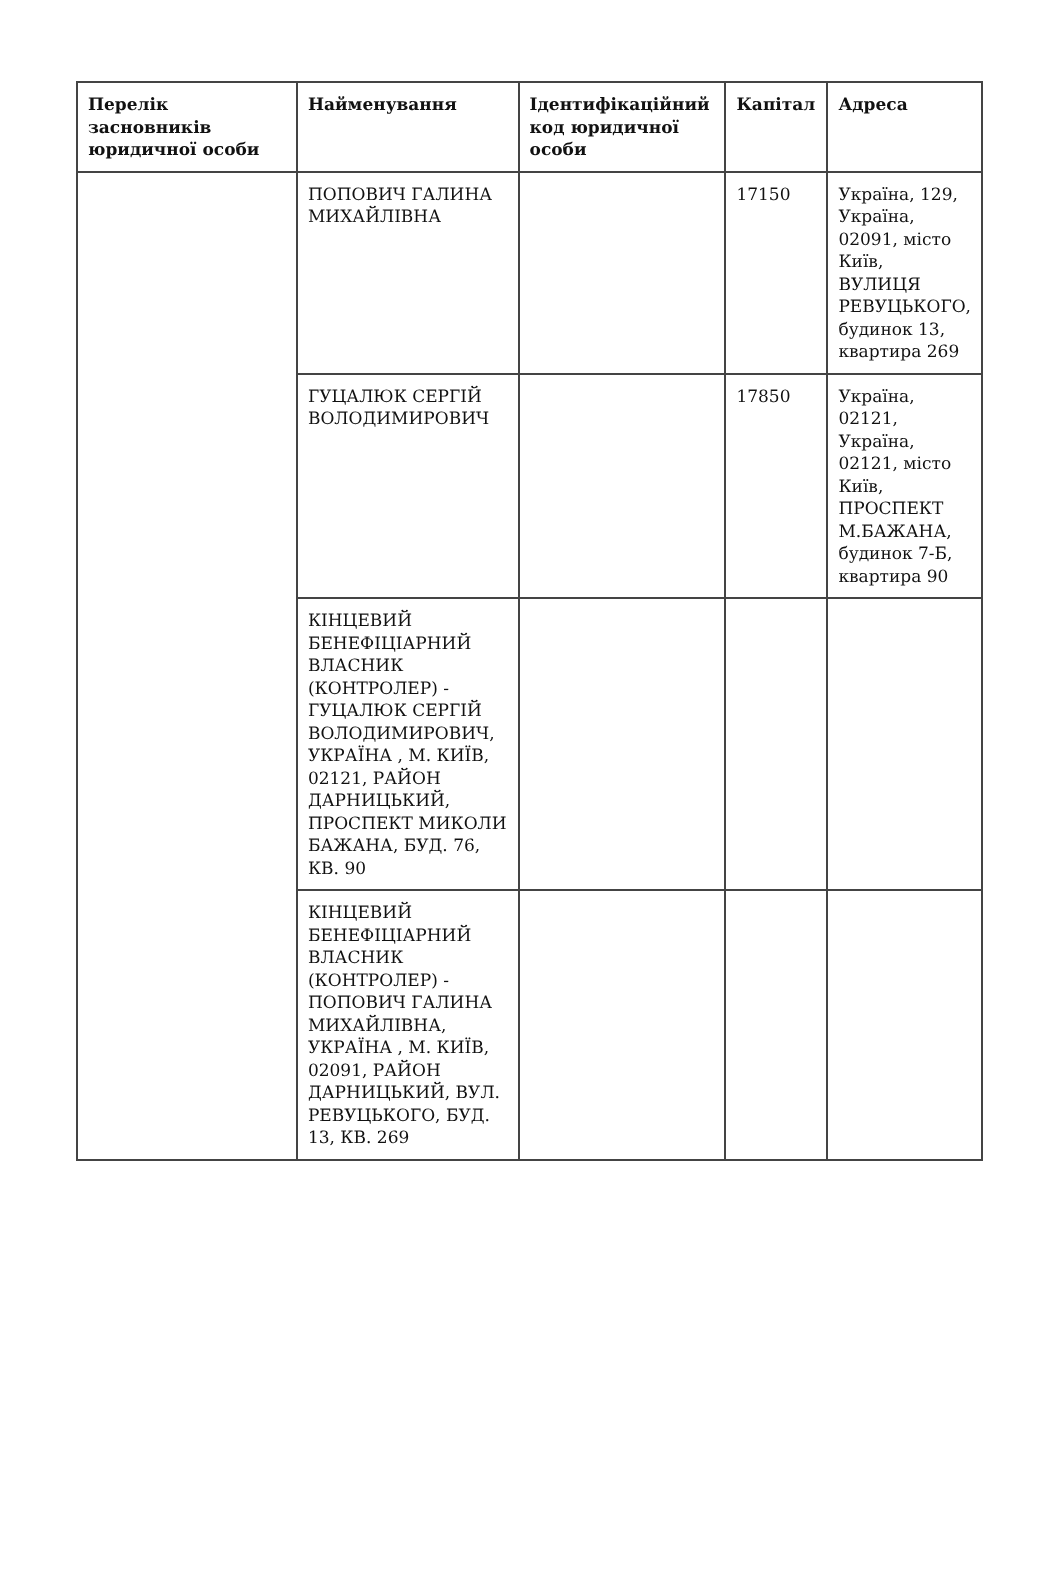| Перелік засновників юридичної особи | Найменування | Ідентифікаційний код юридичної особи | Капітал | Адреса |
| --- | --- | --- | --- | --- |
| | ПОПОВИЧ ГАЛИНА МИХАЙЛІВНА | | 17150 | Україна, 129, Україна, 02091, місто Київ, ВУЛИЦЯ РЕВУЦЬКОГО, будинок 13, квартира 269 |
| | ГУЦАЛЮК СЕРГІЙ ВОЛОДИМИРОВИЧ | | 17850 | Україна, 02121, Україна, 02121, місто Київ, ПРОСПЕКТ М.БАЖАНА, будинок 7-Б, квартира 90 |
| | КІНЦЕВИЙ БЕНЕФІЦІАРНИЙ ВЛАСНИК (КОНТРОЛЕР) - ГУЦАЛЮК СЕРГІЙ ВОЛОДИМИРОВИЧ, УКРАЇНА , М. КИЇВ, 02121, РАЙОН ДАРНИЦЬКИЙ, ПРОСПЕКТ МИКОЛИ БАЖАНА, БУД. 76, КВ. 90 | | | |
| | КІНЦЕВИЙ БЕНЕФІЦІАРНИЙ ВЛАСНИК (КОНТРОЛЕР) - ПОПОВИЧ ГАЛИНА МИХАЙЛІВНА, УКРАЇНА , М. КИЇВ, 02091, РАЙОН ДАРНИЦЬКИЙ, ВУЛ. РЕВУЦЬКОГО, БУД. 13, КВ. 269 | | | |